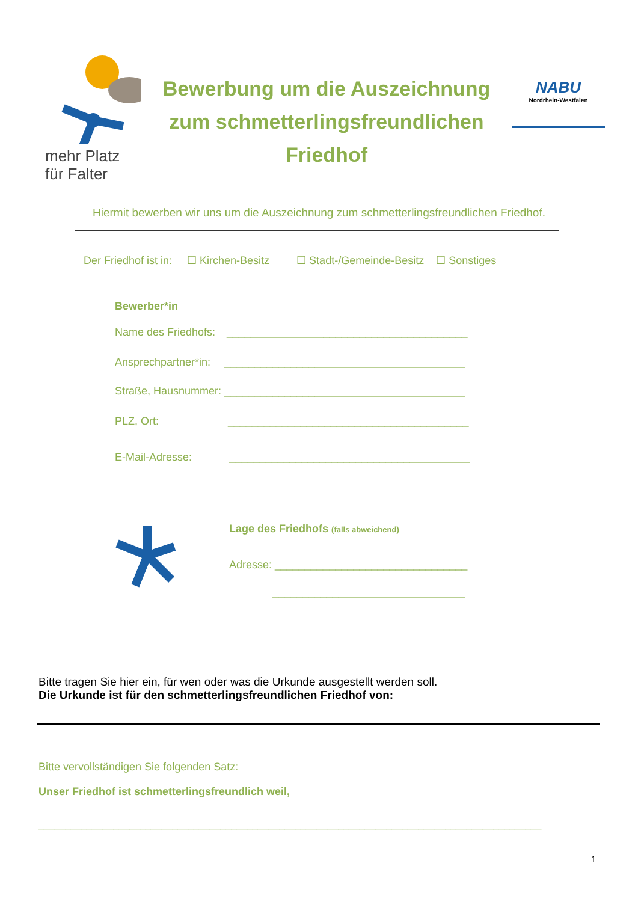mehr Platz
für Falter
Bewerbung um die Auszeichnung
zum schmetterlingsfreundlichen
Friedhof
NABU
Nordrhein-Westfalen
Hiermit bewerben wir uns um die Auszeichnung zum schmetterlingsfreundlichen Friedhof.
Der Friedhof ist in: ☐ Kirchen-Besitz ☐ Stadt-/Gemeinde-Besitz ☐ Sonstiges
Bewerber*in
Name des Friedhofs: ________________________________________
Ansprechpartner*in: ________________________________________
Straße, Hausnummer: ________________________________________
PLZ, Ort: ________________________________________
E-Mail-Adresse: ________________________________________
Lage des Friedhofs (falls abweichend)
Adresse: ________________________________
________________________________
Bitte tragen Sie hier ein, für wen oder was die Urkunde ausgestellt werden soll.
Die Urkunde ist für den schmetterlingsfreundlichen Friedhof von:
Bitte vervollständigen Sie folgenden Satz:
Unser Friedhof ist schmetterlingsfreundlich weil,
______________________________________________________________________________________________
1